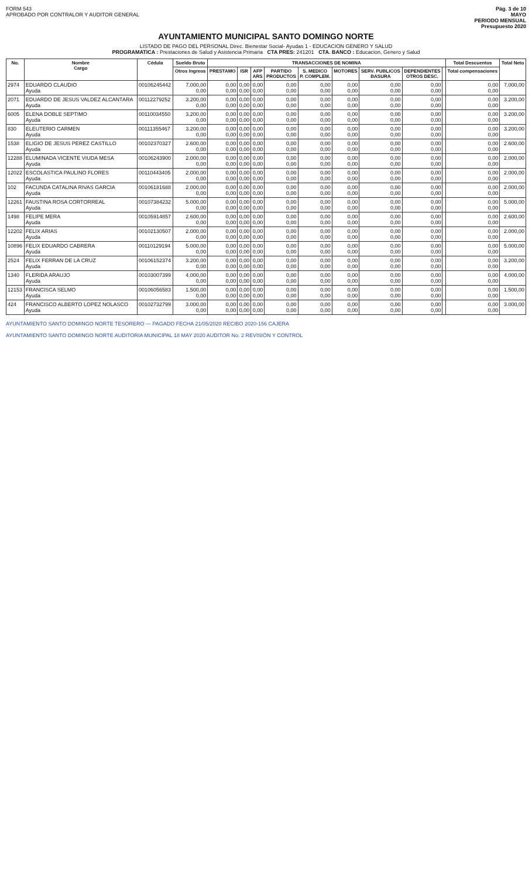FORM 543
APROBADO POR CONTRALOR Y AUDITOR GENERAL
Pág. 3 de 10
MAYO
PERIODO MENSUAL
Presupuesto 2020
AYUNTAMIENTO MUNICIPAL SANTO DOMINGO NORTE
LISTADO DE PAGO DEL PERSONAL Direc. Bienestar Social- Ayudas 1 - EDUCACION GENERO Y SALUD
PROGRAMATICA : Prestaciones de Salud y Asistencia Primaria CTA PRES: 241201 CTA. BANCO : Educacion, Genero y Salud
| No. | Nombre Cargo | Cédula | Sueldo Bruto | TRANSACCIONES DE NOMINA | | | | | | | | | Total Descuentos | Total Neto |
| --- | --- | --- | --- | --- | --- | --- | --- | --- | --- | --- | --- | --- | --- | --- |
| | | | Otros Ingreos | PRESTAMO | ISR | AFP ARS | PARTIDO PRODUCTOS | S. MEDICO P. COMPLEM. | MOTORES | SERV. PUBLICOS BASURA | DEPENDIENTES OTROS DESC. | | Total compensaciones | |
| 2974 | EDUARDO CLAUDIO Ayuda | 00106245442 | 7.000,00 0,00 | 0,00 0,00 | 0,00 0,00 | 0,00 0,00 | 0,00 0,00 | 0,00 0,00 | 0,00 0,00 | 0,00 0,00 | 0,00 0,00 | | 0,00 0,00 | 7.000,00 |
| 2071 | EDUARDO DE JESUS VALDEZ ALCANTARA Ayuda | 00112279252 | 3.200,00 0,00 | 0,00 0,00 | 0,00 0,00 | 0,00 0,00 | 0,00 0,00 | 0,00 0,00 | 0,00 0,00 | 0,00 0,00 | 0,00 0,00 | | 0,00 0,00 | 3.200,00 |
| 6005 | ELENA DOBLE SEPTIMO Ayuda | 00110034550 | 3.200,00 0,00 | 0,00 0,00 | 0,00 0,00 | 0,00 0,00 | 0,00 0,00 | 0,00 0,00 | 0,00 0,00 | 0,00 0,00 | 0,00 0,00 | | 0,00 0,00 | 3.200,00 |
| 830 | ELEUTERIO CARMEN Ayuda | 00111355467 | 3.200,00 0,00 | 0,00 0,00 | 0,00 0,00 | 0,00 0,00 | 0,00 0,00 | 0,00 0,00 | 0,00 0,00 | 0,00 0,00 | 0,00 0,00 | | 0,00 0,00 | 3.200,00 |
| 1538 | ELIGIO DE JESUS PEREZ CASTILLO Ayuda | 00102370327 | 2.600,00 0,00 | 0,00 0,00 | 0,00 0,00 | 0,00 0,00 | 0,00 0,00 | 0,00 0,00 | 0,00 0,00 | 0,00 0,00 | 0,00 0,00 | | 0,00 0,00 | 2.600,00 |
| 12288 | ELUMINADA VICENTE VIUDA MESA Ayuda | 00106243900 | 2.000,00 0,00 | 0,00 0,00 | 0,00 0,00 | 0,00 0,00 | 0,00 0,00 | 0,00 0,00 | 0,00 0,00 | 0,00 0,00 | 0,00 0,00 | | 0,00 0,00 | 2.000,00 |
| 12022 | ESCOLASTICA PAULINO FLORES Ayuda | 00110443405 | 2.000,00 0,00 | 0,00 0,00 | 0,00 0,00 | 0,00 0,00 | 0,00 0,00 | 0,00 0,00 | 0,00 0,00 | 0,00 0,00 | 0,00 0,00 | | 0,00 0,00 | 2.000,00 |
| 102 | FACUNDA CATALINA RIVAS GARCIA Ayuda | 00106181688 | 2.000,00 0,00 | 0,00 0,00 | 0,00 0,00 | 0,00 0,00 | 0,00 0,00 | 0,00 0,00 | 0,00 0,00 | 0,00 0,00 | 0,00 0,00 | | 0,00 0,00 | 2.000,00 |
| 12261 | FAUSTINA ROSA CORTORREAL Ayuda | 00107384232 | 5.000,00 0,00 | 0,00 0,00 | 0,00 0,00 | 0,00 0,00 | 0,00 0,00 | 0,00 0,00 | 0,00 0,00 | 0,00 0,00 | 0,00 0,00 | | 0,00 0,00 | 5.000,00 |
| 1498 | FELIPE MERA Ayuda | 00105914857 | 2.600,00 0,00 | 0,00 0,00 | 0,00 0,00 | 0,00 0,00 | 0,00 0,00 | 0,00 0,00 | 0,00 0,00 | 0,00 0,00 | 0,00 0,00 | | 0,00 0,00 | 2.600,00 |
| 12202 | FELIX ARIAS Ayuda | 00102130507 | 2.000,00 0,00 | 0,00 0,00 | 0,00 0,00 | 0,00 0,00 | 0,00 0,00 | 0,00 0,00 | 0,00 0,00 | 0,00 0,00 | 0,00 0,00 | | 0,00 0,00 | 2.000,00 |
| 10896 | FELIX EDUARDO CABRERA Ayuda | 00110129194 | 5.000,00 0,00 | 0,00 0,00 | 0,00 0,00 | 0,00 0,00 | 0,00 0,00 | 0,00 0,00 | 0,00 0,00 | 0,00 0,00 | 0,00 0,00 | | 0,00 0,00 | 5.000,00 |
| 2524 | FELIX FERRAN DE LA CRUZ Ayuda | 00106152374 | 3.200,00 0,00 | 0,00 0,00 | 0,00 0,00 | 0,00 0,00 | 0,00 0,00 | 0,00 0,00 | 0,00 0,00 | 0,00 0,00 | 0,00 0,00 | | 0,00 0,00 | 3.200,00 |
| 1340 | FLERIDA ARAUJO Ayuda | 00103007399 | 4.000,00 0,00 | 0,00 0,00 | 0,00 0,00 | 0,00 0,00 | 0,00 0,00 | 0,00 0,00 | 0,00 0,00 | 0,00 0,00 | 0,00 0,00 | | 0,00 0,00 | 4.000,00 |
| 12153 | FRANCISCA SELMO Ayuda | 00106056583 | 1.500,00 0,00 | 0,00 0,00 | 0,00 0,00 | 0,00 0,00 | 0,00 0,00 | 0,00 0,00 | 0,00 0,00 | 0,00 0,00 | 0,00 0,00 | | 0,00 0,00 | 1.500,00 |
| 424 | FRANCISCO ALBERTO LOPEZ NOLASCO Ayuda | 00102732799 | 3.000,00 0,00 | 0,00 0,00 | 0,00 0,00 | 0,00 0,00 | 0,00 0,00 | 0,00 0,00 | 0,00 0,00 | 0,00 0,00 | 0,00 0,00 | | 0,00 0,00 | 3.000,00 |
AYUNTAMIENTO SANTO DOMINGO NORTE TESORERO — PAGADO FECHA 21/05/2020 RECIBO 2020-156 CAJERA
AYUNTAMIENTO SANTO DOMINGO NORTE AUDITORIA MUNICIPAL 18 MAY 2020 AUDITOR No. 2 REVISIÓN Y CONTROL